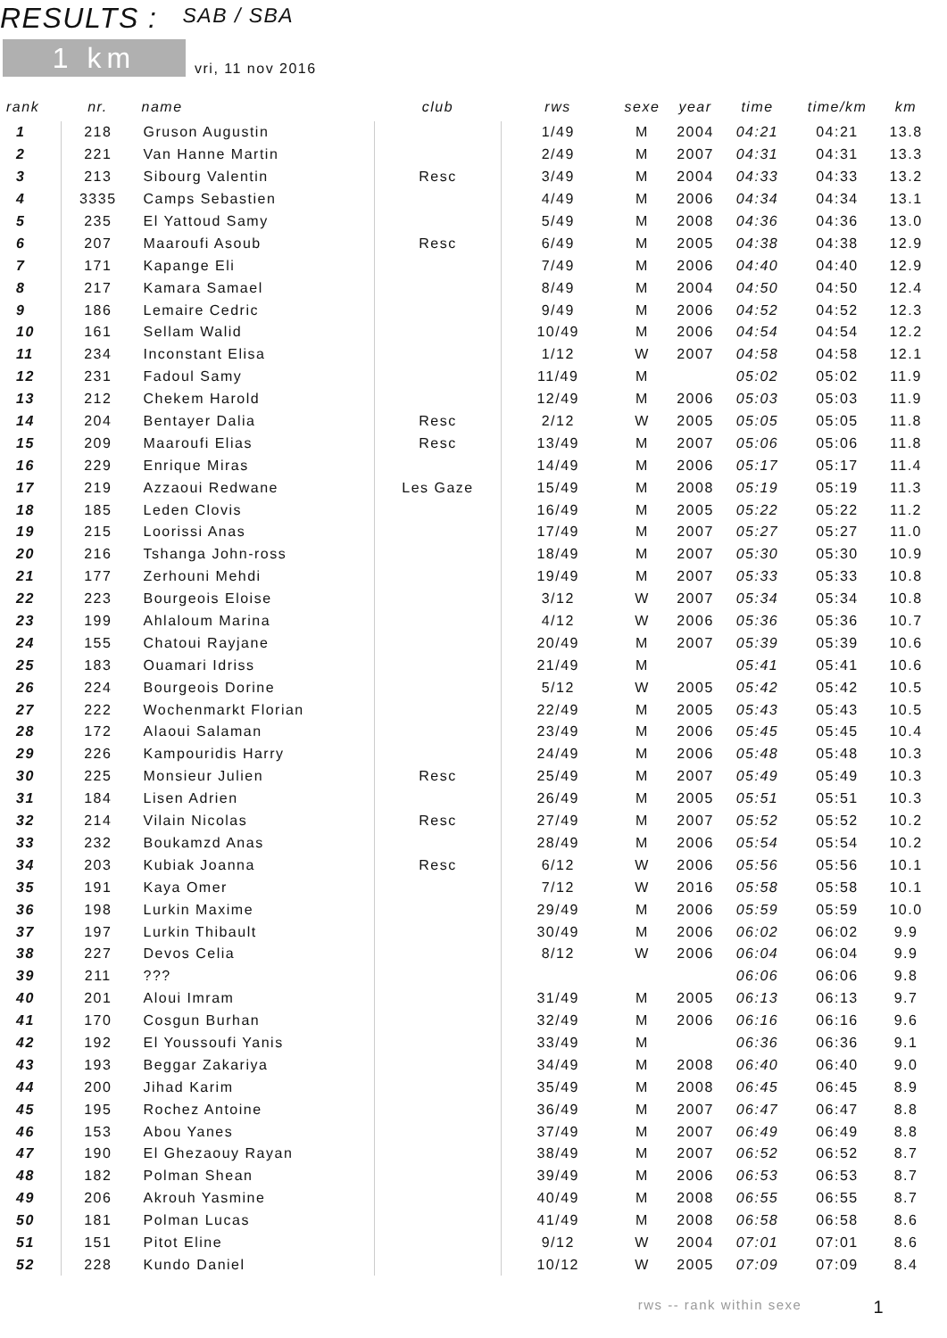RESULTS : SAB / SBA
1 km
vri, 11 nov 2016
| rank | nr. | name | club | rws | sexe | year | time | time/km | km |
| --- | --- | --- | --- | --- | --- | --- | --- | --- | --- |
| 1 | 218 | Gruson Augustin | | 1/49 | M | 2004 | 04:21 | 04:21 | 13.8 |
| 2 | 221 | Van Hanne Martin | | 2/49 | M | 2007 | 04:31 | 04:31 | 13.3 |
| 3 | 213 | Sibourg Valentin | Resc | 3/49 | M | 2004 | 04:33 | 04:33 | 13.2 |
| 4 | 3335 | Camps Sebastien | | 4/49 | M | 2006 | 04:34 | 04:34 | 13.1 |
| 5 | 235 | El Yattoud Samy | | 5/49 | M | 2008 | 04:36 | 04:36 | 13.0 |
| 6 | 207 | Maaroufi Asoub | Resc | 6/49 | M | 2005 | 04:38 | 04:38 | 12.9 |
| 7 | 171 | Kapange Eli | | 7/49 | M | 2006 | 04:40 | 04:40 | 12.9 |
| 8 | 217 | Kamara Samael | | 8/49 | M | 2004 | 04:50 | 04:50 | 12.4 |
| 9 | 186 | Lemaire Cedric | | 9/49 | M | 2006 | 04:52 | 04:52 | 12.3 |
| 10 | 161 | Sellam Walid | | 10/49 | M | 2006 | 04:54 | 04:54 | 12.2 |
| 11 | 234 | Inconstant Elisa | | 1/12 | W | 2007 | 04:58 | 04:58 | 12.1 |
| 12 | 231 | Fadoul Samy | | 11/49 | M | | 05:02 | 05:02 | 11.9 |
| 13 | 212 | Chekem Harold | | 12/49 | M | 2006 | 05:03 | 05:03 | 11.9 |
| 14 | 204 | Bentayer Dalia | Resc | 2/12 | W | 2005 | 05:05 | 05:05 | 11.8 |
| 15 | 209 | Maaroufi Elias | Resc | 13/49 | M | 2007 | 05:06 | 05:06 | 11.8 |
| 16 | 229 | Enrique Miras | | 14/49 | M | 2006 | 05:17 | 05:17 | 11.4 |
| 17 | 219 | Azzaoui Redwane | Les Gaze | 15/49 | M | 2008 | 05:19 | 05:19 | 11.3 |
| 18 | 185 | Leden Clovis | | 16/49 | M | 2005 | 05:22 | 05:22 | 11.2 |
| 19 | 215 | Loorissi Anas | | 17/49 | M | 2007 | 05:27 | 05:27 | 11.0 |
| 20 | 216 | Tshanga John-ross | | 18/49 | M | 2007 | 05:30 | 05:30 | 10.9 |
| 21 | 177 | Zerhouni Mehdi | | 19/49 | M | 2007 | 05:33 | 05:33 | 10.8 |
| 22 | 223 | Bourgeois Eloise | | 3/12 | W | 2007 | 05:34 | 05:34 | 10.8 |
| 23 | 199 | Ahlaloum Marina | | 4/12 | W | 2006 | 05:36 | 05:36 | 10.7 |
| 24 | 155 | Chatoui Rayjane | | 20/49 | M | 2007 | 05:39 | 05:39 | 10.6 |
| 25 | 183 | Ouamari Idriss | | 21/49 | M | | 05:41 | 05:41 | 10.6 |
| 26 | 224 | Bourgeois Dorine | | 5/12 | W | 2005 | 05:42 | 05:42 | 10.5 |
| 27 | 222 | Wochenmarkt Florian | | 22/49 | M | 2005 | 05:43 | 05:43 | 10.5 |
| 28 | 172 | Alaoui Salaman | | 23/49 | M | 2006 | 05:45 | 05:45 | 10.4 |
| 29 | 226 | Kampouridis Harry | | 24/49 | M | 2006 | 05:48 | 05:48 | 10.3 |
| 30 | 225 | Monsieur Julien | Resc | 25/49 | M | 2007 | 05:49 | 05:49 | 10.3 |
| 31 | 184 | Lisen Adrien | | 26/49 | M | 2005 | 05:51 | 05:51 | 10.3 |
| 32 | 214 | Vilain Nicolas | Resc | 27/49 | M | 2007 | 05:52 | 05:52 | 10.2 |
| 33 | 232 | Boukamzd Anas | | 28/49 | M | 2006 | 05:54 | 05:54 | 10.2 |
| 34 | 203 | Kubiak Joanna | Resc | 6/12 | W | 2006 | 05:56 | 05:56 | 10.1 |
| 35 | 191 | Kaya Omer | | 7/12 | W | 2016 | 05:58 | 05:58 | 10.1 |
| 36 | 198 | Lurkin Maxime | | 29/49 | M | 2006 | 05:59 | 05:59 | 10.0 |
| 37 | 197 | Lurkin Thibault | | 30/49 | M | 2006 | 06:02 | 06:02 | 9.9 |
| 38 | 227 | Devos Celia | | 8/12 | W | 2006 | 06:04 | 06:04 | 9.9 |
| 39 | 211 | ??? | | | | | 06:06 | 06:06 | 9.8 |
| 40 | 201 | Aloui Imram | | 31/49 | M | 2005 | 06:13 | 06:13 | 9.7 |
| 41 | 170 | Cosgun Burhan | | 32/49 | M | 2006 | 06:16 | 06:16 | 9.6 |
| 42 | 192 | El Youssoufi Yanis | | 33/49 | M | | 06:36 | 06:36 | 9.1 |
| 43 | 193 | Beggar Zakariya | | 34/49 | M | 2008 | 06:40 | 06:40 | 9.0 |
| 44 | 200 | Jihad Karim | | 35/49 | M | 2008 | 06:45 | 06:45 | 8.9 |
| 45 | 195 | Rochez Antoine | | 36/49 | M | 2007 | 06:47 | 06:47 | 8.8 |
| 46 | 153 | Abou Yanes | | 37/49 | M | 2007 | 06:49 | 06:49 | 8.8 |
| 47 | 190 | El Ghezaouy Rayan | | 38/49 | M | 2007 | 06:52 | 06:52 | 8.7 |
| 48 | 182 | Polman Shean | | 39/49 | M | 2006 | 06:53 | 06:53 | 8.7 |
| 49 | 206 | Akrouh Yasmine | | 40/49 | M | 2008 | 06:55 | 06:55 | 8.7 |
| 50 | 181 | Polman Lucas | | 41/49 | M | 2008 | 06:58 | 06:58 | 8.6 |
| 51 | 151 | Pitot Eline | | 9/12 | W | 2004 | 07:01 | 07:01 | 8.6 |
| 52 | 228 | Kundo Daniel | | 10/12 | W | 2005 | 07:09 | 07:09 | 8.4 |
rws -- rank within sexe 1